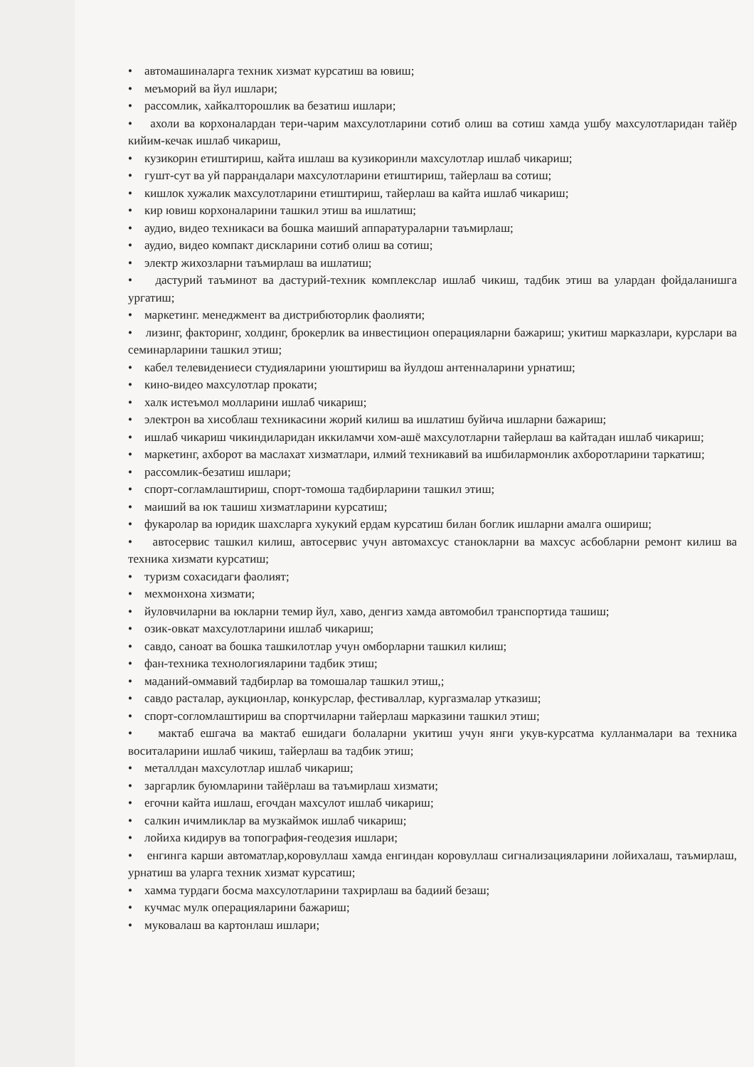• автомашиналарга техник хизмат курсатиш ва ювиш;
• меъморий ва йул ишлари;
• рассомлик, хайкалторошлик ва безатиш ишлари;
• ахоли ва корхоналардан тери-чарим махсулотларини сотиб олиш ва сотиш хамда ушбу махсулотларидан тайёр кийим-кечак ишлаб чикариш,
• кузикорин етиштириш, кайта ишлаш ва кузикоринли махсулотлар ишлаб чикариш;
• гушт-сут ва уй паррандалари махсулотларини етиштириш, тайерлаш ва сотиш;
• кишлок хужалик махсулотларини етиштириш, тайерлаш ва кайта ишлаб чикариш;
• кир ювиш корхоналарини ташкил этиш ва ишлатиш;
• аудио, видео техникаси ва бошка маиший аппаратураларни таъмирлаш;
• аудио, видео компакт дискларини сотиб олиш ва сотиш;
• электр жихозларни таъмирлаш ва ишлатиш;
• дастурий таъминот ва дастурий-техник комплекслар ишлаб чикиш, тадбик этиш ва улардан фойдаланишга ургатиш;
• маркетинг. менеджмент ва дистрибюторлик фаолияти;
• лизинг, факторинг, холдинг, брокерлик ва инвестицион операцияларни бажариш; укитиш марказлари, курслари ва семинарларини ташкил этиш;
• кабел телевидениеси студияларини уюштириш ва йулдош антенналарини урнатиш;
• кино-видео махсулотлар прокати;
• халк истеъмол молларини ишлаб чикариш;
• электрон ва хисоблаш техникасини жорий килиш ва ишлатиш буйича ишларни бажариш;
• ишлаб чикариш чикиндиларидан иккиламчи хом-ашё махсулотларни тайерлаш ва кайтадан ишлаб чикариш;
• маркетинг, ахборот ва маслахат хизматлари, илмий техникавий ва ишбилармонлик ахборотларини таркатиш;
• рассомлик-безатиш ишлари;
• спорт-согламлаштириш, спорт-томоша тадбирларини ташкил этиш;
• маиший ва юк ташиш хизматларини курсатиш;
• фукаролар ва юридик шахсларга хукукий ердам курсатиш билан боглик ишларни амалга ошириш;
• автосервис ташкил килиш, автосервис учун автомахсус станокларни ва махсус асбобларни ремонт килиш ва техника хизмати курсатиш;
• туризм сохасидаги фаолият;
• мехмонхона хизмати;
• йуловчиларни ва юкларни темир йул, хаво, денгиз хамда автомобил транспортида ташиш;
• озик-овкат махсулотларини ишлаб чикариш;
• савдо, саноат ва бошка ташкилотлар учун омборларни ташкил килиш;
• фан-техника технологияларини тадбик этиш;
• маданий-оммавий тадбирлар ва томошалар ташкил этиш,;
• савдо расталар, аукционлар, конкурслар, фестиваллар, кургазмалар утказиш;
• спорт-согломлаштириш ва спортчиларни тайерлаш марказини ташкил этиш;
• мактаб ешгача ва мактаб ешидаги болаларни укитиш учун янги укув-курсатма кулланмалари ва техника воситаларини ишлаб чикиш, тайерлаш ва тадбик этиш;
• металлдан махсулотлар ишлаб чикариш;
• заргарлик буюмларини тайёрлаш ва таъмирлаш хизмати;
• егочни кайта ишлаш, егочдан махсулот ишлаб чикариш;
• салкин ичимликлар ва музкаймок ишлаб чикариш;
• лойиха кидирув ва топография-геодезия ишлари;
• енгинга карши автоматлар,коровуллаш хамда енгиндан коровуллаш сигнализацияларини лойихалаш, таъмирлаш, урнатиш ва уларга техник хизмат курсатиш;
• хамма турдаги босма махсулотларини тахрирлаш ва бадиий безаш;
• кучмас мулк операцияларини бажариш;
• муковалаш ва картонлаш ишлари;